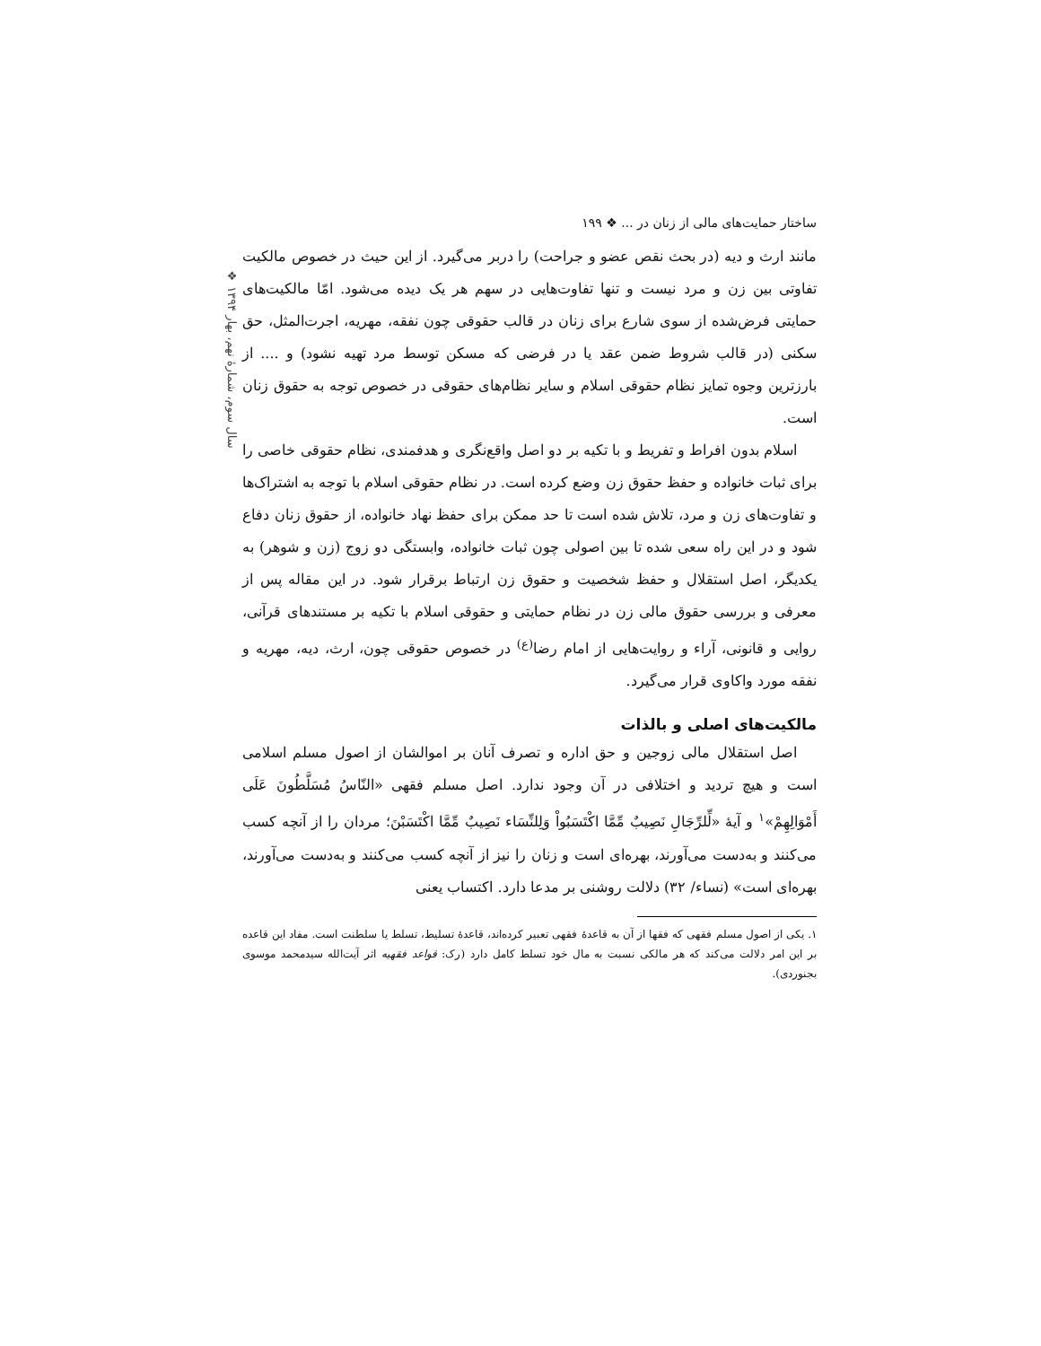❖ سال سوم، شمارهٔ نهم، بهار ۱۳۹۴
ساختار حمایت‌های مالی از زنان در ... ❖ ۱۹۹
مانند ارث و دیه (در بحث نقص عضو و جراحت) را دربر می‌گیرد. از این حیث در خصوص مالکیت تفاوتی بین زن و مرد نیست و تنها تفاوت‌هایی در سهم هر یک دیده می‌شود. امّا مالکیت‌های حمایتی فرض‌شده از سوی شارع برای زنان در قالب حقوقی چون نفقه، مهریه، اجرت‌المثل، حق سکنی (در قالب شروط ضمن عقد یا در فرضی که مسکن توسط مرد تهیه نشود) و .... از بارزترین وجوه تمایز نظام حقوقی اسلام و سایر نظام‌های حقوقی در خصوص توجه به حقوق زنان است.
اسلام بدون افراط و تفریط و با تکیه بر دو اصل واقع‌نگری و هدفمندی، نظام حقوقی خاصی را برای ثبات خانواده و حفظ حقوق زن وضع کرده است. در نظام حقوقی اسلام با توجه به اشتراک‌ها و تفاوت‌های زن و مرد، تلاش شده است تا حد ممکن برای حفظ نهاد خانواده، از حقوق زنان دفاع شود و در این راه سعی شده تا بین اصولی چون ثبات خانواده، وابستگی دو زوج (زن و شوهر) به یکدیگر، اصل استقلال و حفظ شخصیت و حقوق زن ارتباط برقرار شود. در این مقاله پس از معرفی و بررسی حقوق مالی زن در نظام حمایتی و حقوقی اسلام با تکیه بر مستندهای قرآنی، روایی و قانونی، آراء و روایت‌هایی از امام رضا<sup>(ع)</sup> در خصوص حقوقی چون، ارث، دیه، مهریه و نفقه مورد واکاوی قرار می‌گیرد.
مالکیت‌های اصلی و بالذات
اصل استقلال مالی زوجین و حق اداره و تصرف آنان بر اموالشان از اصول مسلم اسلامی است و هیچ تردید و اختلافی در آن وجود ندارد. اصل مسلم فقهی «النّاسُ مُسَلَّطُونَ عَلَى أَمْوَالِهِمْ»<sup>۱</sup> و آیهٔ «لِّلرِّجَالِ نَصِيبٌ مِّمَّا اكْتَسَبُواْ وَلِلنِّسَاء نَصِيبٌ مِّمَّا اكْتَسَبْنَ؛ مردان را از آنچه کسب می‌کنند و به‌دست می‌آورند، بهره‌ای است و زنان را نیز از آنچه کسب می‌کنند و به‌دست می‌آورند، بهره‌ای است» (نساء/ ۳۲) دلالت روشنی بر مدعا دارد. اکتساب یعنی
۱. یکی از اصول مسلم فقهی که فقها از آن به قاعدهٔ فقهی تعبیر کرده‌اند، قاعدهٔ تسلیط، تسلط یا سلطنت است. مفاد این قاعده بر این امر دلالت می‌کند که هر مالکی نسبت به مال خود تسلط کامل دارد (رک: قواعد فقهیه اثر آیت‌الله سیدمحمد موسوی بجنوردی).